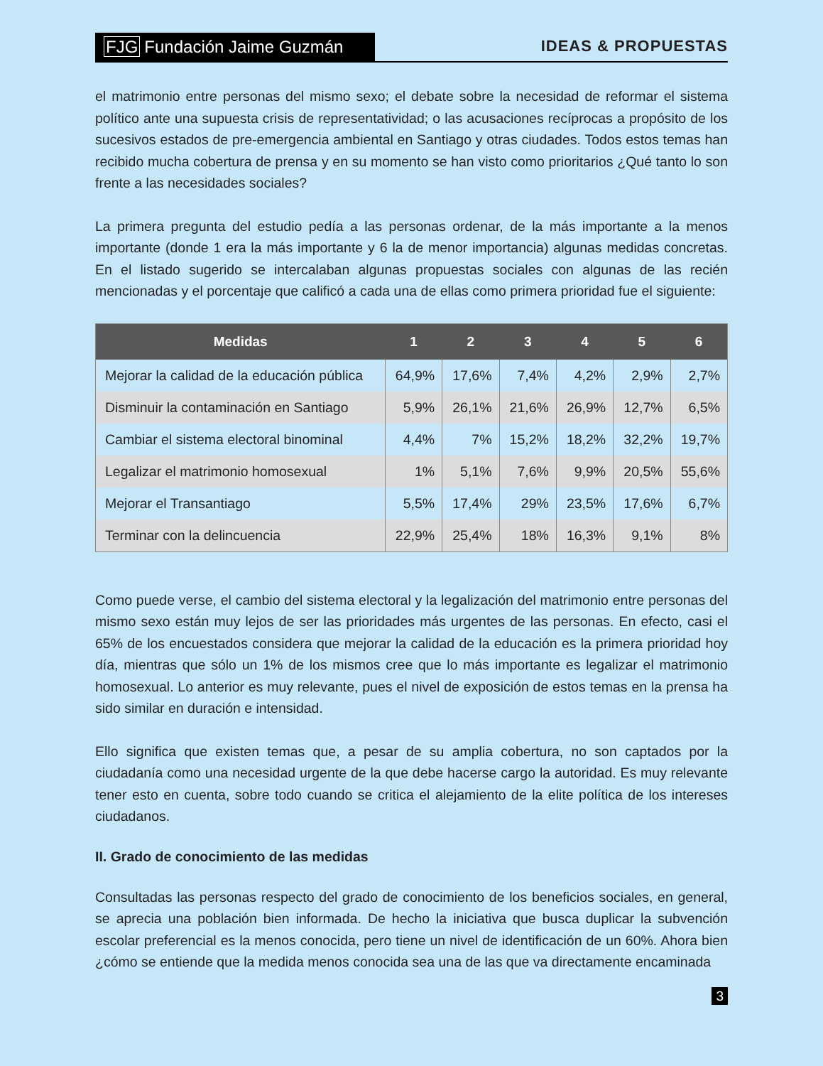FJG Fundación Jaime Guzmán
IDEAS & PROPUESTAS
el matrimonio entre personas del mismo sexo; el debate sobre la necesidad de reformar el sistema político ante una supuesta crisis de representatividad; o las acusaciones recíprocas a propósito de los sucesivos estados de pre-emergencia ambiental en Santiago y otras ciudades. Todos estos temas han recibido mucha cobertura de prensa y en su momento se han visto como prioritarios ¿Qué tanto lo son frente a las necesidades sociales?
La primera pregunta del estudio pedía a las personas ordenar, de la más importante a la menos importante (donde 1 era la más importante y 6 la de menor importancia) algunas medidas concretas. En el listado sugerido se intercalaban algunas propuestas sociales con algunas de las recién mencionadas y el porcentaje que calificó a cada una de ellas como primera prioridad fue el siguiente:
| Medidas | 1 | 2 | 3 | 4 | 5 | 6 |
| --- | --- | --- | --- | --- | --- | --- |
| Mejorar la calidad de la educación pública | 64,9% | 17,6% | 7,4% | 4,2% | 2,9% | 2,7% |
| Disminuir la contaminación en Santiago | 5,9% | 26,1% | 21,6% | 26,9% | 12,7% | 6,5% |
| Cambiar el sistema electoral binominal | 4,4% | 7% | 15,2% | 18,2% | 32,2% | 19,7% |
| Legalizar el matrimonio homosexual | 1% | 5,1% | 7,6% | 9,9% | 20,5% | 55,6% |
| Mejorar el Transantiago | 5,5% | 17,4% | 29% | 23,5% | 17,6% | 6,7% |
| Terminar con la delincuencia | 22,9% | 25,4% | 18% | 16,3% | 9,1% | 8% |
Como puede verse, el cambio del sistema electoral y la legalización del matrimonio entre personas del mismo sexo están muy lejos de ser las prioridades más urgentes de las personas. En efecto, casi el 65% de los encuestados considera que mejorar la calidad de la educación es la primera prioridad hoy día, mientras que sólo un 1% de los mismos cree que lo más importante es legalizar el matrimonio homosexual. Lo anterior es muy relevante, pues el nivel de exposición de estos temas en la prensa ha sido similar en duración e intensidad.
Ello significa que existen temas que, a pesar de su amplia cobertura, no son captados por la ciudadanía como una necesidad urgente de la que debe hacerse cargo la autoridad. Es muy relevante tener esto en cuenta, sobre todo cuando se critica el alejamiento de la elite política de los intereses ciudadanos.
II. Grado de conocimiento de las medidas
Consultadas las personas respecto del grado de conocimiento de los beneficios sociales, en general, se aprecia una población bien informada. De hecho la iniciativa que busca duplicar la subvención escolar preferencial es la menos conocida, pero tiene un nivel de identificación de un 60%. Ahora bien ¿cómo se entiende que la medida menos conocida sea una de las que va directamente encaminada
3